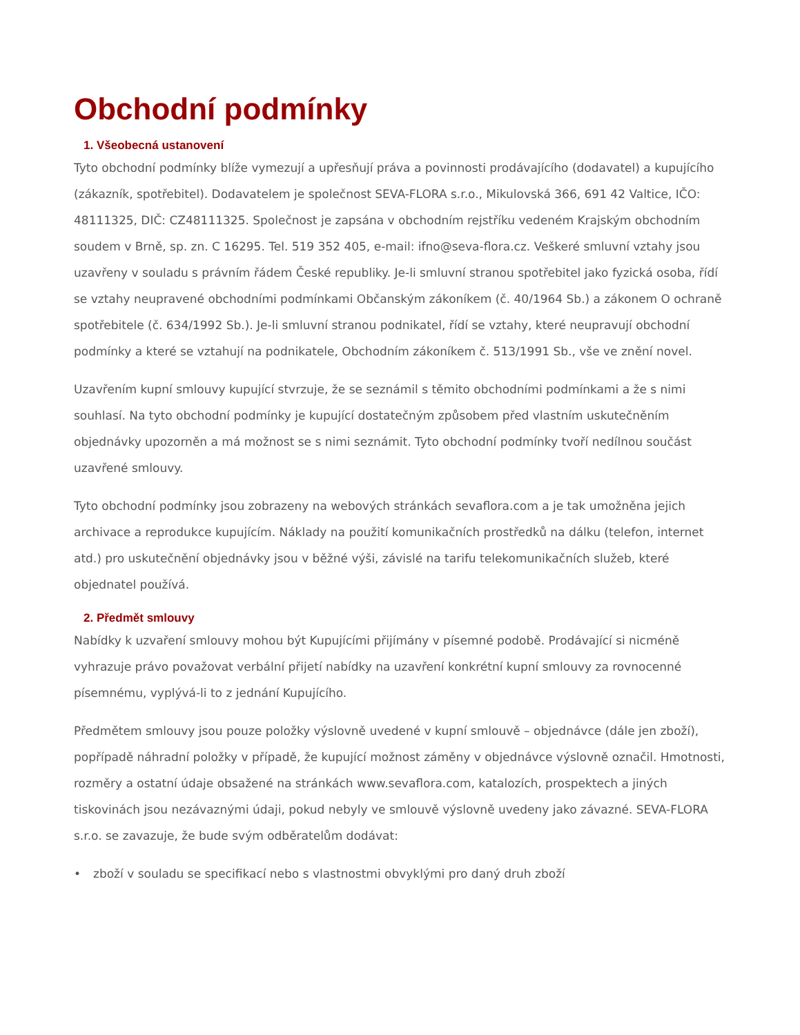Obchodní podmínky
1. Všeobecná ustanovení
Tyto obchodní podmínky blíže vymezují a upřesňují práva a povinnosti prodávajícího (dodavatel) a kupujícího (zákazník, spotřebitel). Dodavatelem je společnost SEVA-FLORA s.r.o., Mikulovská 366, 691 42 Valtice, IČO: 48111325, DIČ: CZ48111325. Společnost je zapsána v obchodním rejstříku vedeném Krajským obchodním soudem v Brně, sp. zn. C 16295. Tel. 519 352 405, e-mail: ifno@seva-flora.cz. Veškeré smluvní vztahy jsou uzavřeny v souladu s právním řádem České republiky. Je-li smluvní stranou spotřebitel jako fyzická osoba, řídí se vztahy neupravené obchodními podmínkami Občanským zákoníkem (č. 40/1964 Sb.) a zákonem O ochraně spotřebitele (č. 634/1992 Sb.). Je-li smluvní stranou podnikatel, řídí se vztahy, které neupravují obchodní podmínky a které se vztahují na podnikatele, Obchodním zákoníkem č. 513/1991 Sb., vše ve znění novel.
Uzavřením kupní smlouvy kupující stvrzuje, že se seznámil s těmito obchodními podmínkami a že s nimi souhlasí. Na tyto obchodní podmínky je kupující dostatečným způsobem před vlastním uskutečněním objednávky upozorněn a má možnost se s nimi seznámit. Tyto obchodní podmínky tvoří nedílnou součást uzavřené smlouvy.
Tyto obchodní podmínky jsou zobrazeny na webových stránkách sevaflora.com a je tak umožněna jejich archivace a reprodukce kupujícím. Náklady na použití komunikačních prostředků na dálku (telefon, internet atd.) pro uskutečnění objednávky jsou v běžné výši, závislé na tarifu telekomunikačních služeb, které objednatel používá.
2. Předmět smlouvy
Nabídky k uzvaření smlouvy mohou být Kupujícími přijímány v písemné podobě. Prodávající si nicméně vyhrazuje právo považovat verbální přijetí nabídky na uzavření konkrétní kupní smlouvy za rovnocenné písemnému, vyplývá-li to z jednání Kupujícího.
Předmětem smlouvy jsou pouze položky výslovně uvedené v kupní smlouvě – objednávce (dále jen zboží), popřípadě náhradní položky v případě, že kupující možnost záměny v objednávce výslovně označil. Hmotnosti, rozměry a ostatní údaje obsažené na stránkách www.sevaflora.com, katalozích, prospektech a jiných tiskovinách jsou nezávaznými údaji, pokud nebyly ve smlouvě výslovně uvedeny jako závazné. SEVA-FLORA s.r.o. se zavazuje, že bude svým odběratelům dodávat:
• zboží v souladu se specifikací nebo s vlastnostmi obvyklými pro daný druh zboží